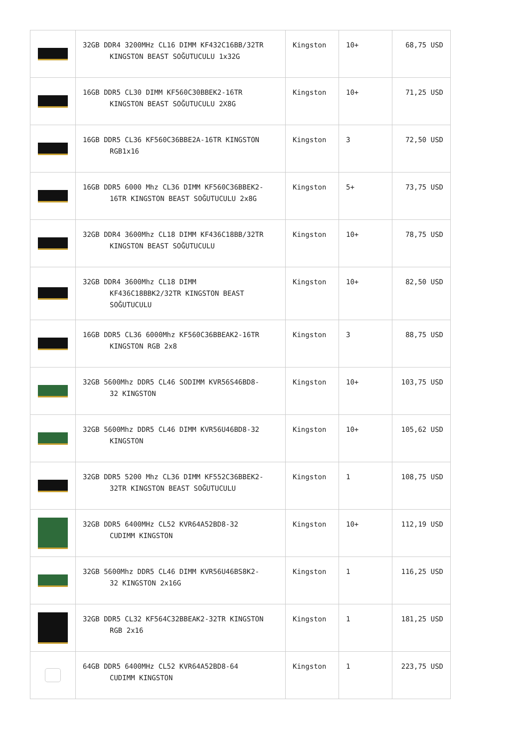| | 32GB DDR4 3200MHz CL16 DIMM KF432C16BB/32TR KINGSTON BEAST SOĞUTUCULU 1x32G | Kingston | 10+ | 68,75 USD |
| | 16GB DDR5 CL30 DIMM KF560C30BBEK2-16TR KINGSTON BEAST SOĞUTUCULU 2X8G | Kingston | 10+ | 71,25 USD |
| | 16GB DDR5 CL36 KF560C36BBE2A-16TR KINGSTON RGB1x16 | Kingston | 3 | 72,50 USD |
| | 16GB DDR5 6000 Mhz CL36 DIMM KF560C36BBEK2- 16TR KINGSTON BEAST SOĞUTUCULU 2x8G | Kingston | 5+ | 73,75 USD |
| | 32GB DDR4 3600Mhz CL18 DIMM KF436C18BB/32TR KINGSTON BEAST SOĞUTUCULU | Kingston | 10+ | 78,75 USD |
| | 32GB DDR4 3600Mhz CL18 DIMM KF436C18BBK2/32TR KINGSTON BEAST SOĞUTUCULU | Kingston | 10+ | 82,50 USD |
| | 16GB DDR5 CL36 6000Mhz KF560C36BBEAK2-16TR KINGSTON RGB 2x8 | Kingston | 3 | 88,75 USD |
| | 32GB 5600Mhz DDR5 CL46 SODIMM KVR56S46BD8- 32 KINGSTON | Kingston | 10+ | 103,75 USD |
| | 32GB 5600Mhz DDR5 CL46 DIMM KVR56U46BD8-32 KINGSTON | Kingston | 10+ | 105,62 USD |
| | 32GB DDR5 5200 Mhz CL36 DIMM KF552C36BBEK2- 32TR KINGSTON BEAST SOĞUTUCULU | Kingston | 1 | 108,75 USD |
| | 32GB DDR5 6400MHz CL52 KVR64A52BD8-32 CUDIMM KINGSTON | Kingston | 10+ | 112,19 USD |
| | 32GB 5600Mhz DDR5 CL46 DIMM KVR56U46BS8K2- 32 KINGSTON 2x16G | Kingston | 1 | 116,25 USD |
| | 32GB DDR5 CL32 KF564C32BBEAK2-32TR KINGSTON RGB 2x16 | Kingston | 1 | 181,25 USD |
| | 64GB DDR5 6400MHz CL52 KVR64A52BD8-64 CUDIMM KINGSTON | Kingston | 1 | 223,75 USD |